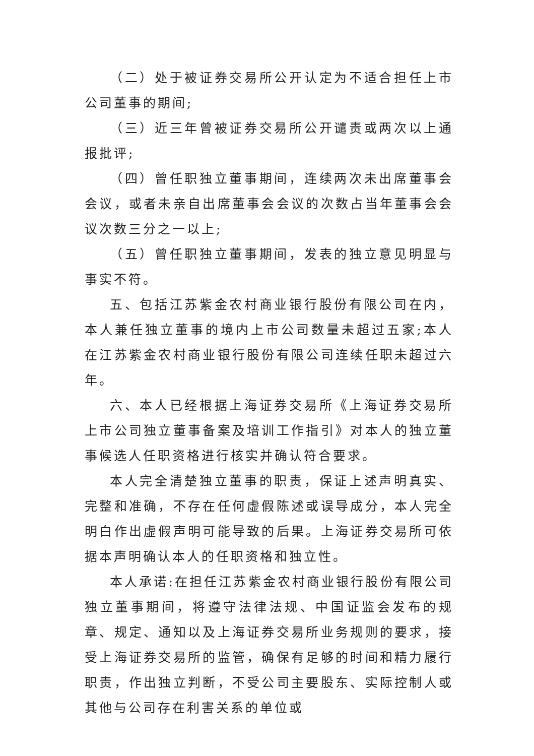（二）处于被证券交易所公开认定为不适合担任上市公司董事的期间;
（三）近三年曾被证券交易所公开谴责或两次以上通报批评;
（四）曾任职独立董事期间，连续两次未出席董事会会议，或者未亲自出席董事会会议的次数占当年董事会会议次数三分之一以上;
（五）曾任职独立董事期间，发表的独立意见明显与事实不符。
五、包括江苏紫金农村商业银行股份有限公司在内，本人兼任独立董事的境内上市公司数量未超过五家;本人在江苏紫金农村商业银行股份有限公司连续任职未超过六年。
六、本人已经根据上海证券交易所《上海证券交易所上市公司独立董事备案及培训工作指引》对本人的独立董事候选人任职资格进行核实并确认符合要求。
本人完全清楚独立董事的职责，保证上述声明真实、完整和准确，不存在任何虚假陈述或误导成分，本人完全明白作出虚假声明可能导致的后果。上海证券交易所可依据本声明确认本人的任职资格和独立性。
本人承诺:在担任江苏紫金农村商业银行股份有限公司独立董事期间，将遵守法律法规、中国证监会发布的规章、规定、通知以及上海证券交易所业务规则的要求，接受上海证券交易所的监管，确保有足够的时间和精力履行职责，作出独立判断，不受公司主要股东、实际控制人或其他与公司存在利害关系的单位或